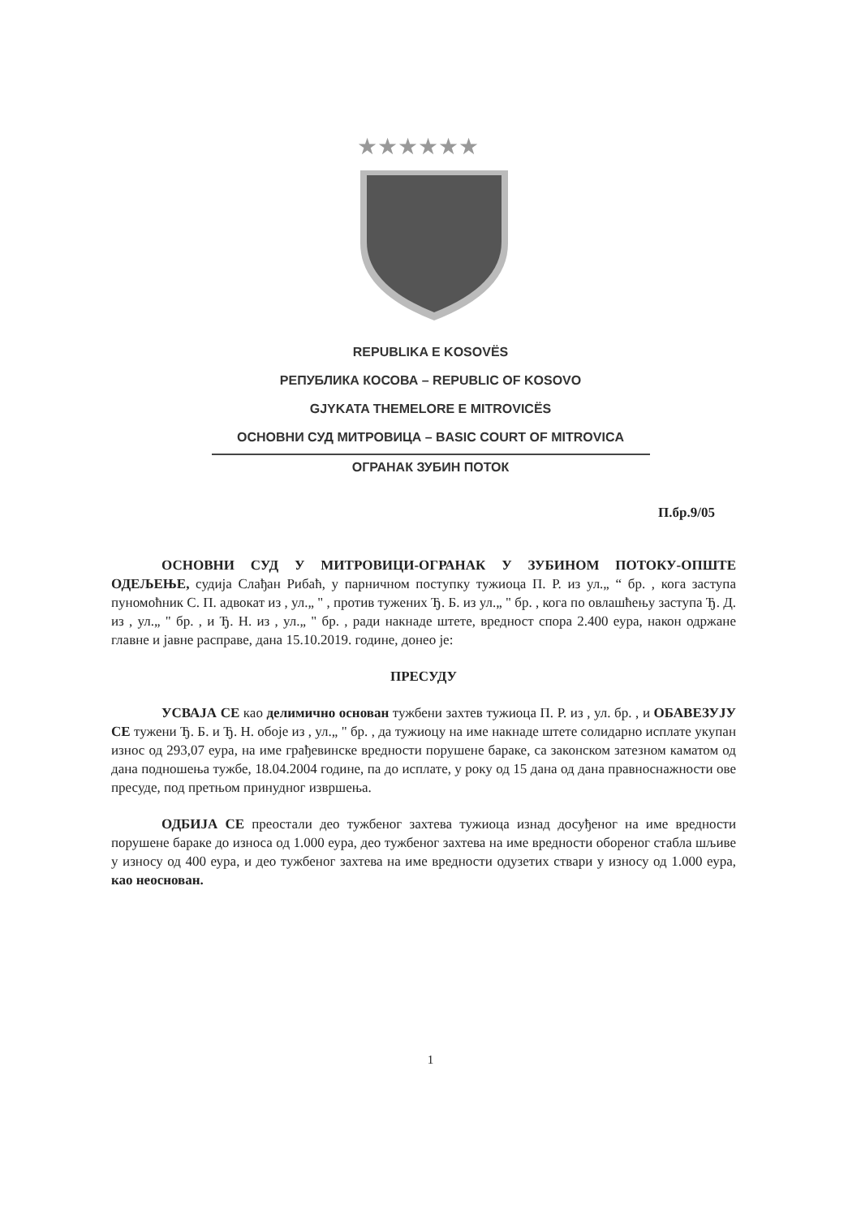★★★★★★
REPUBLIKA E KOSOVËS
РЕПУБЛИКА КОСОВА – REPUBLIC OF KOSOVO
GJYKATA THEMELORE E MITROVICËS
ОСНОВНИ СУД МИТРОВИЦА – BASIC COURT OF MITROVICA
ОГРАНАК ЗУБИН ПОТОК
П.бр.9/05
ОСНОВНИ СУД У МИТРОВИЦИ-ОГРАНАК У ЗУБИНОМ ПОТОКУ-ОПШТЕ ОДЕЉЕЊЕ, судија Слађан Рибаћ, у парничном поступку тужиоца П. Р. из ул.„ “ бр. , кога заступа пуномоћник С. П. адвокат из , ул.„ " , против тужених Ђ. Б. из ул.„ " бр. , кога по овлашћењу заступа Ђ. Д. из , ул.„ " бр. , и Ђ. Н. из , ул.„ " бр. , ради накнаде штете, вредност спора 2.400 еура, након одржане главне и јавне расправе, дана 15.10.2019. године, донео је:
ПРЕСУДУ
УСВАЈА СЕ као делимично основан тужбени захтев тужиоца П. Р. из , ул. бр. , и ОБАВЕЗУЈУ СЕ тужени Ђ. Б. и Ђ. Н. обоје из , ул.„ " бр. , да тужиоцу на име накнаде штете солидарно исплате укупан износ од 293,07 еура, на име грађевинске вредности порушене бараке, са законском затезном каматом од дана подношења тужбе, 18.04.2004 године, па до исплате, у року од 15 дана од дана правноснажности ове пресуде, под претњом принудног извршења.
ОДБИЈА СЕ преостали део тужбеног захтева тужиоца изнад досуђеног на име вредности порушене бараке до износа од 1.000 еура, део тужбеног захтева на име вредности обореног стабла шљиве у износу од 400 еура, и део тужбеног захтева на име вредности одузетих ствари у износу од 1.000 еура, као неоснован.
1